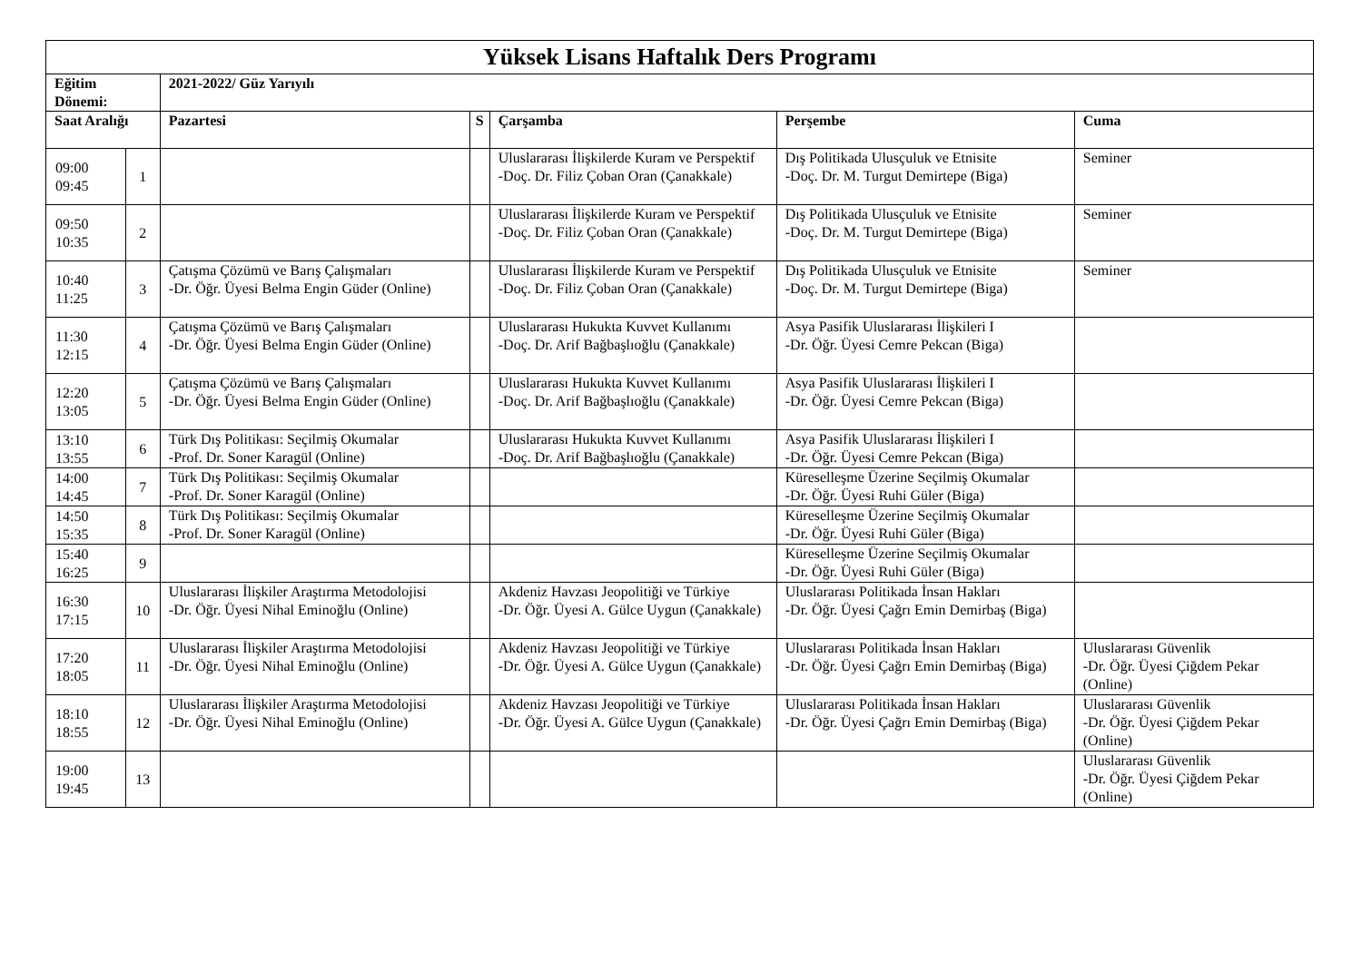| Yüksek Lisans Haftalık Ders Programı | | | | | | |
| --- | --- | --- | --- | --- | --- | --- |
| Eğitim Dönemi: | | 2021-2022/ Güz Yarıyılı | | | | |
| Saat Aralığı | | Pazartesi | S | Çarşamba | Perşembe | Cuma |
| 09:00 09:45 | 1 | | | Uluslararası İlişkilerde Kuram ve Perspektif -Doç. Dr. Filiz Çoban Oran (Çanakkale) | Dış Politikada Ulusçuluk ve Etnisite -Doç. Dr. M. Turgut Demirtepe (Biga) | Seminer |
| 09:50 10:35 | 2 | | | Uluslararası İlişkilerde Kuram ve Perspektif -Doç. Dr. Filiz Çoban Oran (Çanakkale) | Dış Politikada Ulusçuluk ve Etnisite -Doç. Dr. M. Turgut Demirtepe (Biga) | Seminer |
| 10:40 11:25 | 3 | Çatışma Çözümü ve Barış Çalışmaları -Dr. Öğr. Üyesi Belma Engin Güder (Online) | | Uluslararası İlişkilerde Kuram ve Perspektif -Doç. Dr. Filiz Çoban Oran (Çanakkale) | Dış Politikada Ulusçuluk ve Etnisite -Doç. Dr. M. Turgut Demirtepe (Biga) | Seminer |
| 11:30 12:15 | 4 | Çatışma Çözümü ve Barış Çalışmaları -Dr. Öğr. Üyesi Belma Engin Güder (Online) | | Uluslararası Hukukta Kuvvet Kullanımı -Doç. Dr. Arif Bağbaşlıoğlu (Çanakkale) | Asya Pasifik Uluslararası İlişkileri I -Dr. Öğr. Üyesi Cemre Pekcan (Biga) | |
| 12:20 13:05 | 5 | Çatışma Çözümü ve Barış Çalışmaları -Dr. Öğr. Üyesi Belma Engin Güder (Online) | | Uluslararası Hukukta Kuvvet Kullanımı -Doç. Dr. Arif Bağbaşlıoğlu (Çanakkale) | Asya Pasifik Uluslararası İlişkileri I -Dr. Öğr. Üyesi Cemre Pekcan (Biga) | |
| 13:10 13:55 | 6 | Türk Dış Politikası: Seçilmiş Okumalar -Prof. Dr. Soner Karagül (Online) | | Uluslararası Hukukta Kuvvet Kullanımı -Doç. Dr. Arif Bağbaşlıoğlu (Çanakkale) | Asya Pasifik Uluslararası İlişkileri I -Dr. Öğr. Üyesi Cemre Pekcan (Biga) | |
| 14:00 14:45 | 7 | Türk Dış Politikası: Seçilmiş Okumalar -Prof. Dr. Soner Karagül (Online) | | | Küreselleşme Üzerine Seçilmiş Okumalar -Dr. Öğr. Üyesi Ruhi Güler (Biga) | |
| 14:50 15:35 | 8 | Türk Dış Politikası: Seçilmiş Okumalar -Prof. Dr. Soner Karagül (Online) | | | Küreselleşme Üzerine Seçilmiş Okumalar -Dr. Öğr. Üyesi Ruhi Güler (Biga) | |
| 15:40 16:25 | 9 | | | | Küreselleşme Üzerine Seçilmiş Okumalar -Dr. Öğr. Üyesi Ruhi Güler (Biga) | |
| 16:30 17:15 | 10 | Uluslararası İlişkiler Araştırma Metodolojisi -Dr. Öğr. Üyesi Nihal Eminoğlu (Online) | | Akdeniz Havzası Jeopolitiği ve Türkiye -Dr. Öğr. Üyesi A. Gülce Uygun (Çanakkale) | Uluslararası Politikada İnsan Hakları -Dr. Öğr. Üyesi Çağrı Emin Demirbaş (Biga) | |
| 17:20 18:05 | 11 | Uluslararası İlişkiler Araştırma Metodolojisi -Dr. Öğr. Üyesi Nihal Eminoğlu (Online) | | Akdeniz Havzası Jeopolitiği ve Türkiye -Dr. Öğr. Üyesi A. Gülce Uygun (Çanakkale) | Uluslararası Politikada İnsan Hakları -Dr. Öğr. Üyesi Çağrı Emin Demirbaş (Biga) | Uluslararası Güvenlik -Dr. Öğr. Üyesi Çiğdem Pekar (Online) |
| 18:10 18:55 | 12 | Uluslararası İlişkiler Araştırma Metodolojisi -Dr. Öğr. Üyesi Nihal Eminoğlu (Online) | | Akdeniz Havzası Jeopolitiği ve Türkiye -Dr. Öğr. Üyesi A. Gülce Uygun (Çanakkale) | Uluslararası Politikada İnsan Hakları -Dr. Öğr. Üyesi Çağrı Emin Demirbaş (Biga) | Uluslararası Güvenlik -Dr. Öğr. Üyesi Çiğdem Pekar (Online) |
| 19:00 19:45 | 13 | | | | | Uluslararası Güvenlik -Dr. Öğr. Üyesi Çiğdem Pekar (Online) |